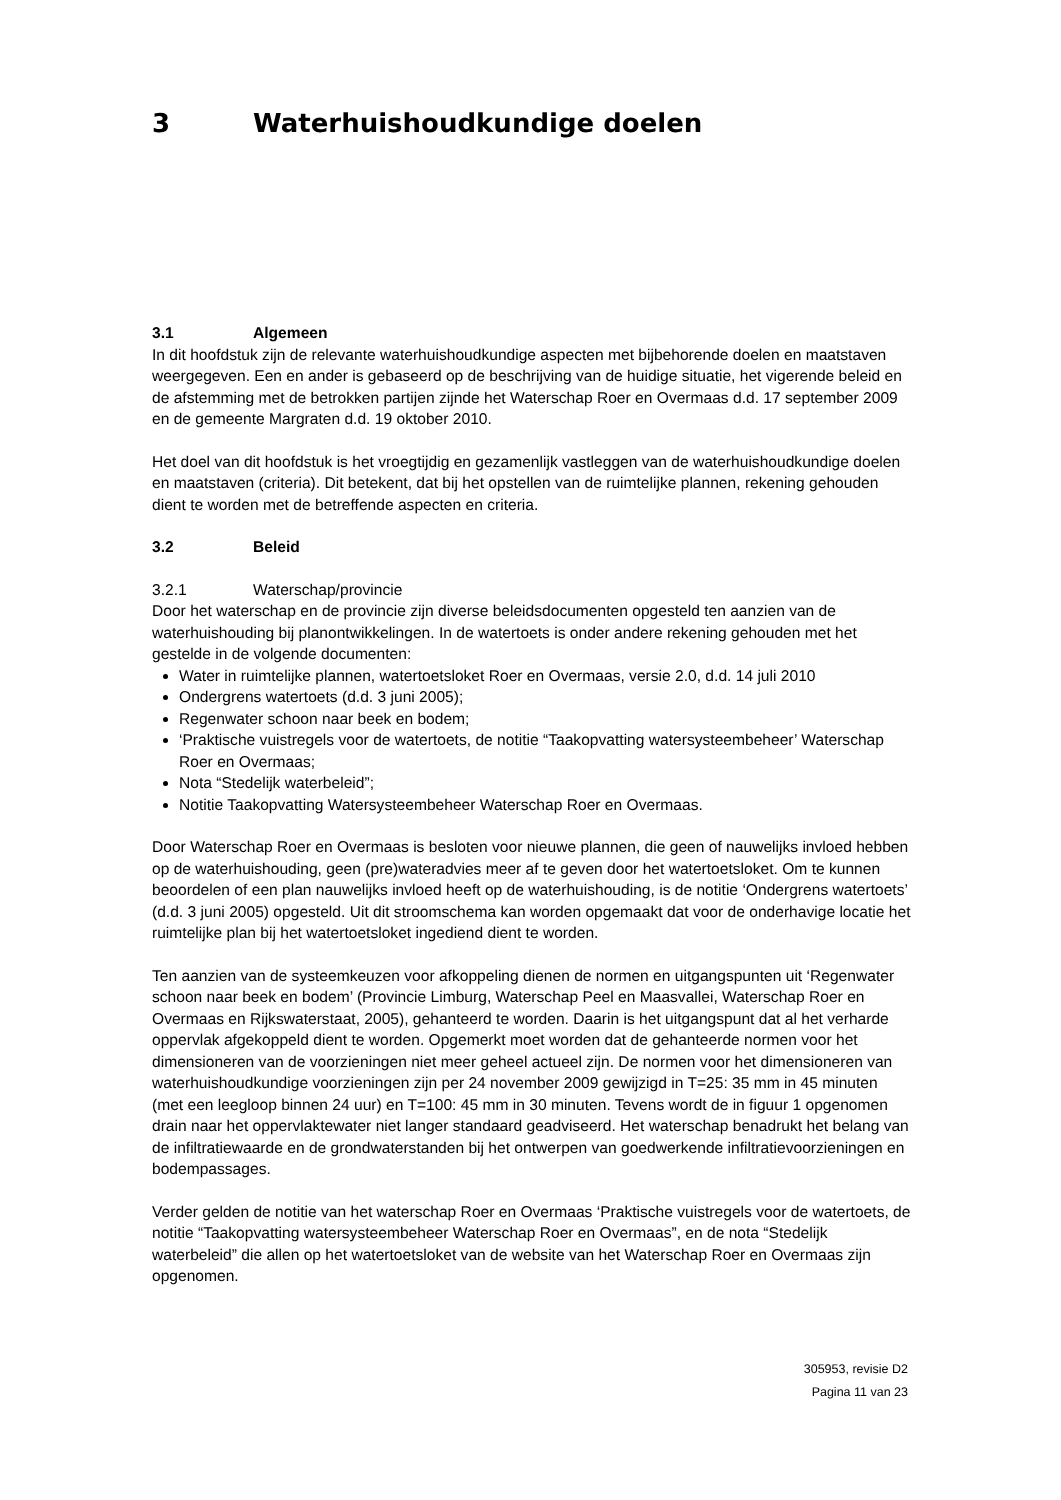3 Waterhuishoudkundige doelen
3.1 Algemeen
In dit hoofdstuk zijn de relevante waterhuishoudkundige aspecten met bijbehorende doelen en maatstaven weergegeven. Een en ander is gebaseerd op de beschrijving van de huidige situatie, het vigerende beleid en de afstemming met de betrokken partijen zijnde het Waterschap Roer en Overmaas d.d. 17 september 2009 en de gemeente Margraten d.d. 19 oktober 2010.
Het doel van dit hoofdstuk is het vroegtijdig en gezamenlijk vastleggen van de waterhuishoudkundige doelen en maatstaven (criteria). Dit betekent, dat bij het opstellen van de ruimtelijke plannen, rekening gehouden dient te worden met de betreffende aspecten en criteria.
3.2 Beleid
3.2.1 Waterschap/provincie
Door het waterschap en de provincie zijn diverse beleidsdocumenten opgesteld ten aanzien van de waterhuishouding bij planontwikkelingen. In de watertoets is onder andere rekening gehouden met het gestelde in de volgende documenten:
Water in ruimtelijke plannen, watertoetsloket Roer en Overmaas, versie 2.0, d.d. 14 juli 2010
Ondergrens watertoets (d.d. 3 juni 2005);
Regenwater schoon naar beek en bodem;
‘Praktische vuistregels voor de watertoets, de notitie “Taakopvatting watersysteembeheer’ Waterschap Roer en Overmaas;
Nota “Stedelijk waterbeleid”;
Notitie Taakopvatting Watersysteembeheer Waterschap Roer en Overmaas.
Door Waterschap Roer en Overmaas is besloten voor nieuwe plannen, die geen of nauwelijks invloed hebben op de waterhuishouding, geen (pre)wateradvies meer af te geven door het watertoetsloket. Om te kunnen beoordelen of een plan nauwelijks invloed heeft op de waterhuishouding, is de notitie ‘Ondergrens watertoets’ (d.d. 3 juni 2005) opgesteld. Uit dit stroomschema kan worden opgemaakt dat voor de onderhavige locatie het ruimtelijke plan bij het watertoetsloket ingediend dient te worden.
Ten aanzien van de systeemkeuzen voor afkoppeling dienen de normen en uitgangspunten uit ‘Regenwater schoon naar beek en bodem’ (Provincie Limburg, Waterschap Peel en Maasvallei, Waterschap Roer en Overmaas en Rijkswaterstaat, 2005), gehanteerd te worden. Daarin is het uitgangspunt dat al het verharde oppervlak afgekoppeld dient te worden. Opgemerkt moet worden dat de gehanteerde normen voor het dimensioneren van de voorzieningen niet meer geheel actueel zijn. De normen voor het dimensioneren van waterhuishoudkundige voorzieningen zijn per 24 november 2009 gewijzigd in T=25: 35 mm in 45 minuten (met een leegloop binnen 24 uur) en T=100: 45 mm in 30 minuten. Tevens wordt de in figuur 1 opgenomen drain naar het oppervlaktewater niet langer standaard geadviseerd. Het waterschap benadrukt het belang van de infiltratiewaarde en de grondwaterstanden bij het ontwerpen van goedwerkende infiltratievoorzieningen en bodempassages.
Verder gelden de notitie van het waterschap Roer en Overmaas ‘Praktische vuistregels voor de watertoets, de notitie “Taakopvatting watersysteembeheer Waterschap Roer en Overmaas”, en de nota “Stedelijk waterbeleid” die allen op het watertoetsloket van de website van het Waterschap Roer en Overmaas zijn opgenomen.
305953, revisie D2
Pagina 11 van 23